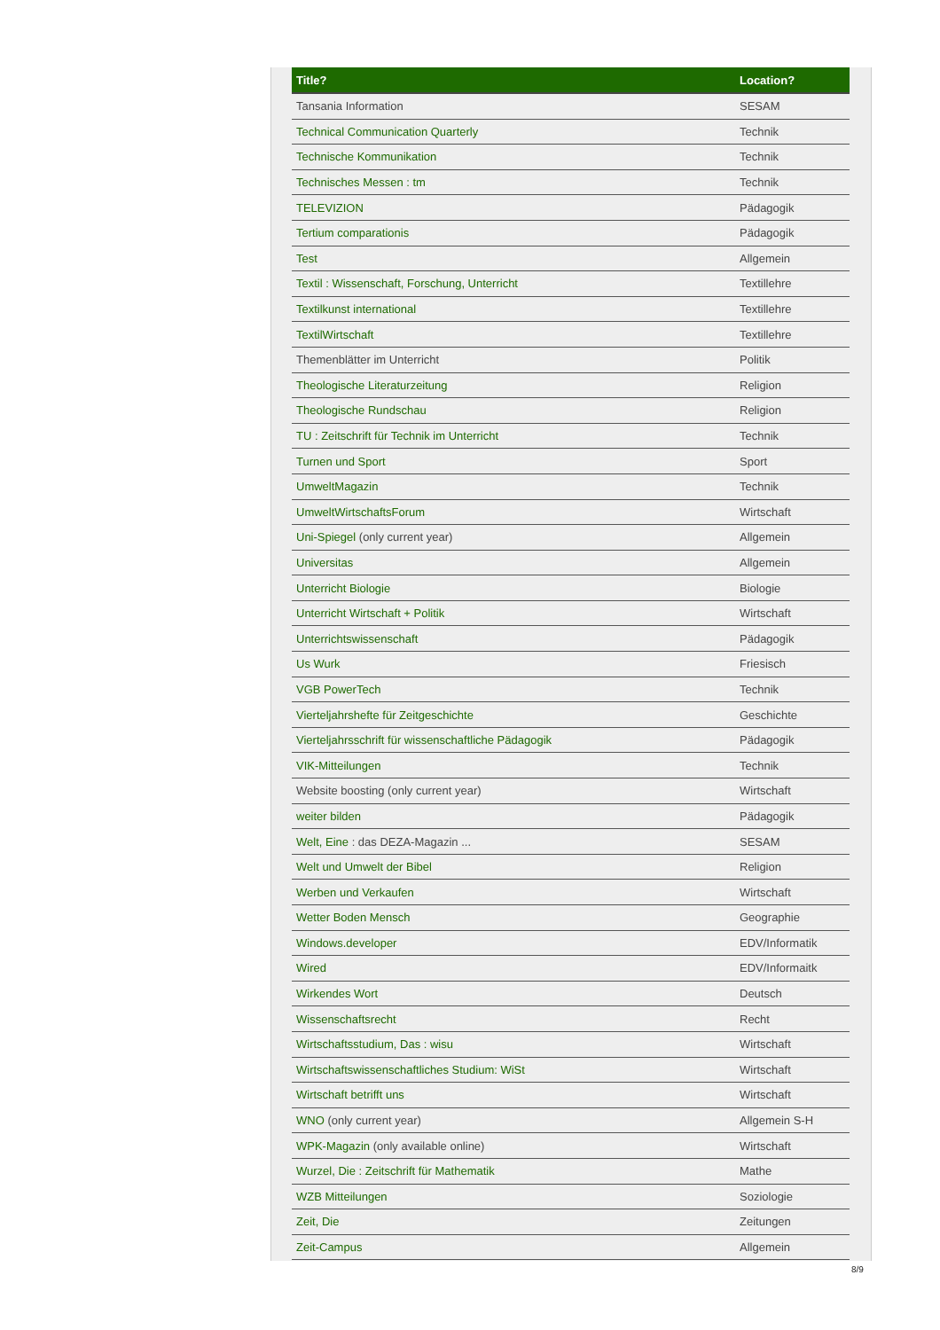| Title? | Location? |
| --- | --- |
| Tansania Information | SESAM |
| Technical Communication Quarterly | Technik |
| Technische Kommunikation | Technik |
| Technisches Messen : tm | Technik |
| TELEVIZION | Pädagogik |
| Tertium comparationis | Pädagogik |
| Test | Allgemein |
| Textil : Wissenschaft, Forschung, Unterricht | Textillehre |
| Textilkunst international | Textillehre |
| TextilWirtschaft | Textillehre |
| Themenblätter im Unterricht | Politik |
| Theologische Literaturzeitung | Religion |
| Theologische Rundschau | Religion |
| TU : Zeitschrift für Technik im Unterricht | Technik |
| Turnen und Sport | Sport |
| UmweltMagazin | Technik |
| UmweltWirtschaftsForum | Wirtschaft |
| Uni-Spiegel (only current year) | Allgemein |
| Universitas | Allgemein |
| Unterricht Biologie | Biologie |
| Unterricht Wirtschaft + Politik | Wirtschaft |
| Unterrichtswissenschaft | Pädagogik |
| Us Wurk | Friesisch |
| VGB PowerTech | Technik |
| Vierteljahrshefte für Zeitgeschichte | Geschichte |
| Vierteljahrsschrift für wissenschaftliche Pädagogik | Pädagogik |
| VIK-Mitteilungen | Technik |
| Website boosting (only current year) | Wirtschaft |
| weiter bilden | Pädagogik |
| Welt, Eine : das DEZA-Magazin ... | SESAM |
| Welt und Umwelt der Bibel | Religion |
| Werben und Verkaufen | Wirtschaft |
| Wetter Boden Mensch | Geographie |
| Windows.developer | EDV/Informatik |
| Wired | EDV/Informaitk |
| Wirkendes Wort | Deutsch |
| Wissenschaftsrecht | Recht |
| Wirtschaftsstudium, Das : wisu | Wirtschaft |
| Wirtschaftswissenschaftliches Studium: WiSt | Wirtschaft |
| Wirtschaft betrifft uns | Wirtschaft |
| WNO (only current year) | Allgemein S-H |
| WPK-Magazin (only available online) | Wirtschaft |
| Wurzel, Die : Zeitschrift für Mathematik | Mathe |
| WZB Mitteilungen | Soziologie |
| Zeit, Die | Zeitungen |
| Zeit-Campus | Allgemein |
8/9